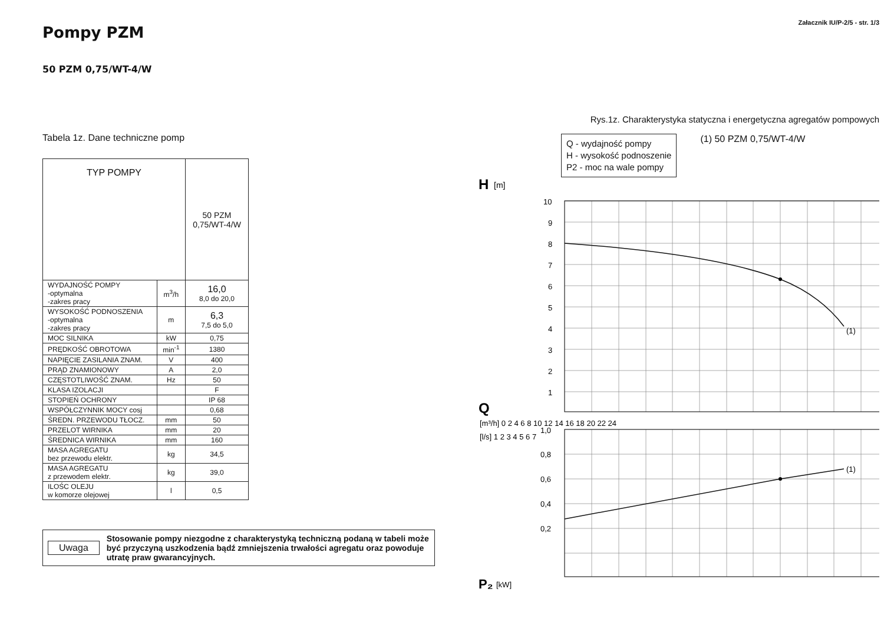Pompy PZM
50 PZM 0,75/WT-4/W
Tabela 1z. Dane techniczne pomp
| TYP POMPY | | 50 PZM 0,75/WT-4/W |
| --- | --- | --- |
| WYDAJNOŚĆ POMPY -optymalna -zakres pracy | m<sup>3</sup>/h | 16,0 8,0 do 20,0 |
| WYSOKOŚĆ PODNOSZENIA -optymalna -zakres pracy | m | 6,3 7,5 do 5,0 |
| MOC SILNIKA | kW | 0,75 |
| PRĘDKOŚĆ OBROTOWA | min<sup>-1</sup> | 1380 |
| NAPIĘCIE ZASILANIA ZNAM. | V | 400 |
| PRĄD ZNAMIONOWY | A | 2,0 |
| CZĘSTOTLIWOŚĆ ZNAM. | Hz | 50 |
| KLASA IZOLACJI | | F |
| STOPIEŃ OCHRONY | | IP 68 |
| WSPÓŁCZYNNIK MOCY cosj | | 0,68 |
| ŚREDN. PRZEWODU TŁOCZ. | mm | 50 |
| PRZELOT WIRNIKA | mm | 20 |
| ŚREDNICA WIRNIKA | mm | 160 |
| MASA AGREGATU bez przewodu elektr. | kg | 34,5 |
| MASA AGREGATU z przewodem elektr. | kg | 39,0 |
| ILOŚC OLEJU w komorze olejowej | l | 0,5 |
Uwaga Stosowanie pompy niezgodne z charakterystyką techniczną podaną w tabeli może być przyczyną uszkodzenia bądź zmniejszenia trwałości agregatu oraz powoduje utratę praw gwarancyjnych.
Załacznik IU/P-2/5 - str. 1/3
Rys.1z. Charakterystyka statyczna i energetyczna agregatów pompowych
Q - wydajność pompy
H - wysokość podnoszenie
P2 - moc na wale pompy
(1) 50 PZM 0,75/WT-4/W
H
[m]
10
9
8
7
6
5
4
3
2
1
Q
[m³/h] 0 2 4 6 8 10 12 14 16 18 20 22 24
[l/s] 1 2 3 4 5 6 7
1,0
0,8
0,6
0,4
0,2
(1)
(1)
P₂
[kW]